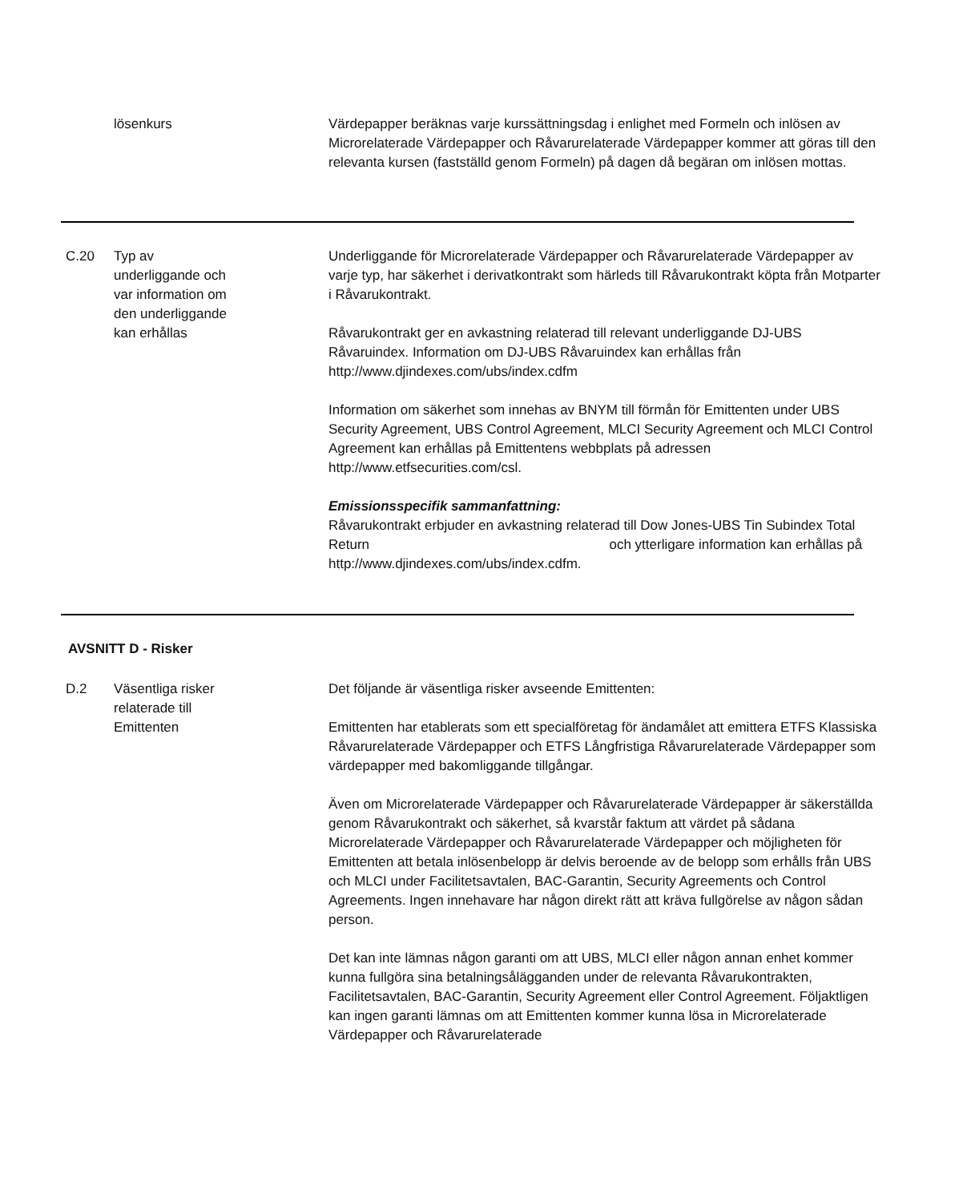lösenkurs Värdepapper beräknas varje kurssättningsdag i enlighet med Formeln och inlösen av Microrelaterade Värdepapper och Råvarurelaterade Värdepapper kommer att göras till den relevanta kursen (fastställd genom Formeln) på dagen då begäran om inlösen mottas.
C.20 Typ av
underliggande och
var information om
den underliggande
kan erhållas
Underliggande för Microrelaterade Värdepapper och Råvarurelaterade Värdepapper av varje typ, har säkerhet i derivatkontrakt som härleds till Råvarukontrakt köpta från Motparter i Råvarukontrakt.
Råvarukontrakt ger en avkastning relaterad till relevant underliggande DJ-UBS Råvaruindex. Information om DJ-UBS Råvaruindex kan erhållas från http://www.djindexes.com/ubs/index.cdfm
Information om säkerhet som innehas av BNYM till förmån för Emittenten under UBS Security Agreement, UBS Control Agreement, MLCI Security Agreement och MLCI Control Agreement kan erhållas på Emittentens webbplats på adressen http://www.etfsecurities.com/csl.
Emissionsspecifik sammanfattning:
Råvarukontrakt erbjuder en avkastning relaterad till Dow Jones-UBS Tin Subindex Total Return och ytterligare information kan erhållas på http://www.djindexes.com/ubs/index.cdfm.
AVSNITT D - Risker
D.2 Väsentliga risker
relaterade till
Emittenten
Det följande är väsentliga risker avseende Emittenten:
Emittenten har etablerats som ett specialföretag för ändamålet att emittera ETFS Klassiska Råvarurelaterade Värdepapper och ETFS Långfristiga Råvarurelaterade Värdepapper som värdepapper med bakomliggande tillgångar.
Även om Microrelaterade Värdepapper och Råvarurelaterade Värdepapper är säkerställda genom Råvarukontrakt och säkerhet, så kvarstår faktum att värdet på sådana Microrelaterade Värdepapper och Råvarurelaterade Värdepapper och möjligheten för Emittenten att betala inlösenbelopp är delvis beroende av de belopp som erhålls från UBS och MLCI under Facilitetsavtalen, BAC-Garantin, Security Agreements och Control Agreements. Ingen innehavare har någon direkt rätt att kräva fullgörelse av någon sådan person.
Det kan inte lämnas någon garanti om att UBS, MLCI eller någon annan enhet kommer kunna fullgöra sina betalningsålägganden under de relevanta Råvarukontrakten, Facilitetsavtalen, BAC-Garantin, Security Agreement eller Control Agreement. Följaktligen kan ingen garanti lämnas om att Emittenten kommer kunna lösa in Microrelaterade Värdepapper och Råvarurelaterade